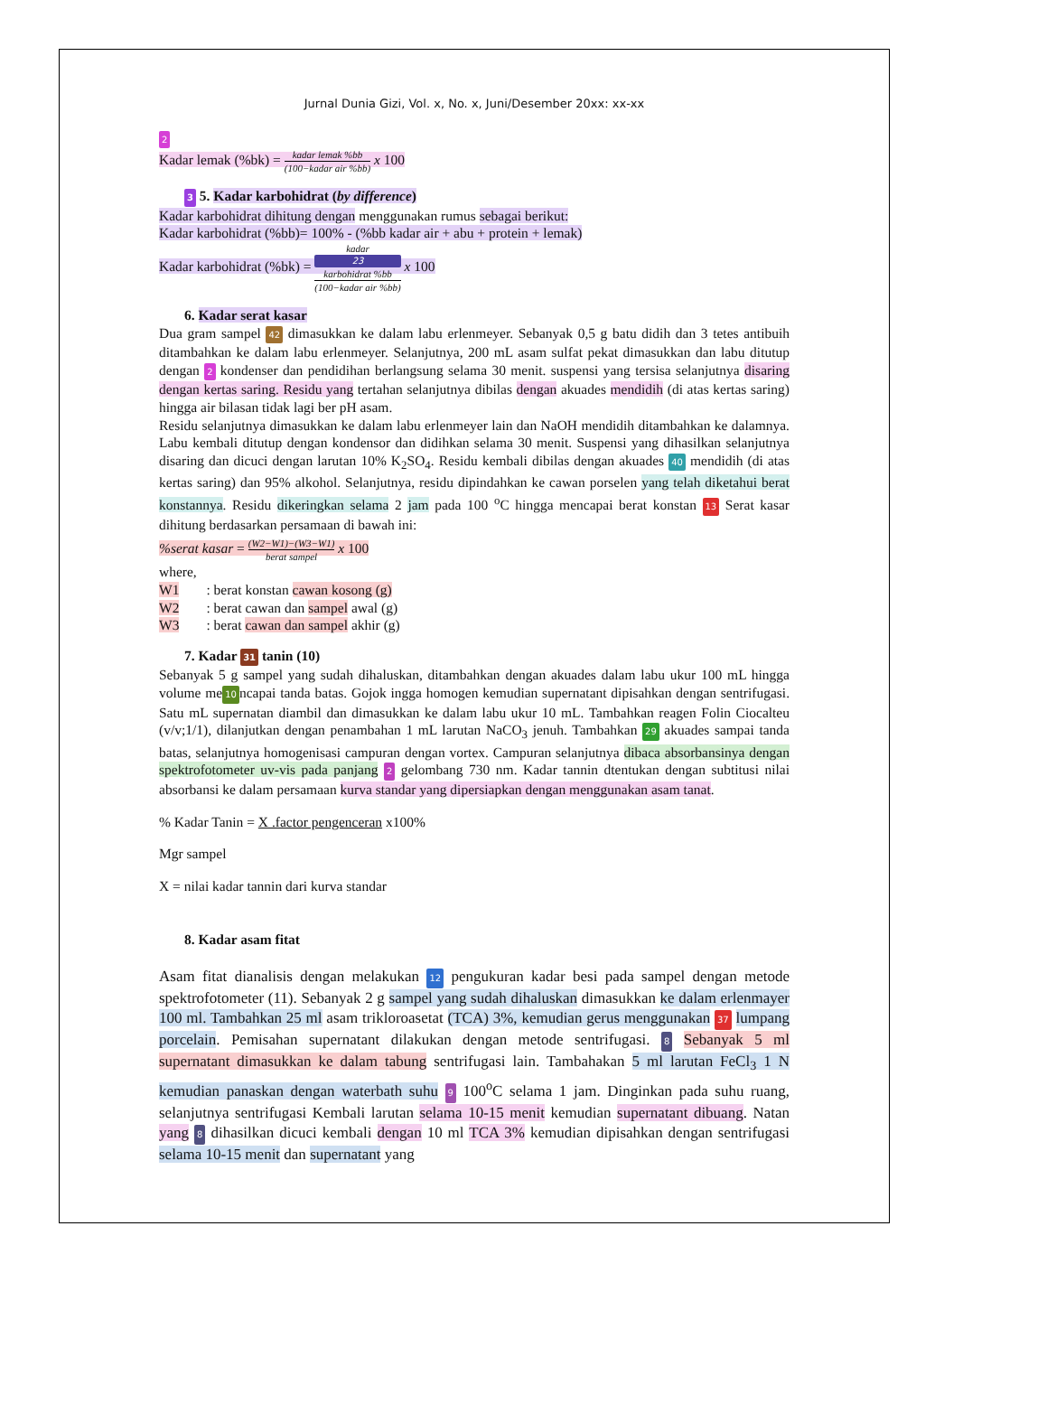Jurnal Dunia Gizi, Vol. x, No. x, Juni/Desember 20xx: xx-xx
2
Kadar lemak (%bk) = kadar lemak %bb (100−kadar air %bb) x 100
3 5. Kadar karbohidrat (by difference)
Kadar karbohidrat dihitung dengan menggunakan rumus sebagai berikut:
Kadar karbohidrat (%bb)= 100% - (%bb kadar air + abu + protein + lemak)
Kadar karbohidrat (%bk) = kadar
23
karbohidrat %bb (100−kadar air %bb) x 100
6. Kadar serat kasar
Dua gram sampel 42 dimasukkan ke dalam labu erlenmeyer. Sebanyak 0,5 g batu didih dan 3 tetes antibuih ditambahkan ke dalam labu erlenmeyer. Selanjutnya, 200 mL asam sulfat pekat dimasukkan dan labu ditutup dengan 2 kondenser dan pendidihan berlangsung selama 30 menit. suspensi yang tersisa selanjutnya disaring dengan kertas saring. Residu yang tertahan selanjutnya dibilas dengan akuades mendidih (di atas kertas saring) hingga air bilasan tidak lagi ber pH asam.
Residu selanjutnya dimasukkan ke dalam labu erlenmeyer lain dan NaOH mendidih ditambahkan ke dalamnya. Labu kembali ditutup dengan kondensor dan didihkan selama 30 menit. Suspensi yang dihasilkan selanjutnya disaring dan dicuci dengan larutan 10% K<sub>2</sub>SO<sub>4</sub>. Residu kembali dibilas dengan akuades 40 mendidih (di atas kertas saring) dan 95% alkohol. Selanjutnya, residu dipindahkan ke cawan porselen yang telah diketahui berat konstannya. Residu dikeringkan selama 2 jam pada 100 <sup>o</sup>C hingga mencapai berat konstan 13 Serat kasar dihitung berdasarkan persamaan di bawah ini:
%serat kasar = (W2−W1)−(W3−W1) berat sampel x 100
where,
| W1 | : berat konstan cawan kosong (g) |
| W2 | : berat cawan dan sampel awal (g) |
| W3 | : berat cawan dan sampel akhir (g) |
7. Kadar 31 tanin (10)
Sebanyak 5 g sampel yang sudah dihaluskan, ditambahkan dengan akuades dalam labu ukur 100 mL hingga volume me 10 ncapai tanda batas. Gojok ingga homogen kemudian supernatant dipisahkan dengan sentrifugasi. Satu mL supernatan diambil dan dimasukkan ke dalam labu ukur 10 mL. Tambahkan reagen Folin Ciocalteu (v/v;1/1), dilanjutkan dengan penambahan 1 mL larutan NaCO<sub>3</sub> jenuh. Tambahkan 29 akuades sampai tanda batas, selanjutnya homogenisasi campuran dengan vortex. Campuran selanjutnya dibaca absorbansinya dengan spektrofotometer uv-vis pada panjang 2 gelombang 730 nm. Kadar tannin dtentukan dengan subtitusi nilai absorbansi ke dalam persamaan kurva standar yang dipersiapkan dengan menggunakan asam tanat.
% Kadar Tanin = X .factor pengenceran x100%
Mgr sampel
X = nilai kadar tannin dari kurva standar
8. Kadar asam fitat
Asam fitat dianalisis dengan melakukan 12 pengukuran kadar besi pada sampel dengan metode spektrofotometer (11). Sebanyak 2 g sampel yang sudah dihaluskan dimasukkan ke dalam erlenmayer 100 ml. Tambahkan 25 ml asam trikloroasetat (TCA) 3%, kemudian gerus menggunakan 37 lumpang porcelain. Pemisahan supernatant dilakukan dengan metode sentrifugasi. 8 Sebanyak 5 ml supernatant dimasukkan ke dalam tabung sentrifugasi lain. Tambahakan 5 ml larutan FeCl<sub>3</sub> 1 N kemudian panaskan dengan waterbath suhu 9 100<sup>o</sup>C selama 1 jam. Dinginkan pada suhu ruang, selanjutnya sentrifugasi Kembali larutan selama 10-15 menit kemudian supernatant dibuang. Natan yang 8 dihasilkan dicuci kembali dengan 10 ml TCA 3% kemudian dipisahkan dengan sentrifugasi selama 10-15 menit dan supernatant yang